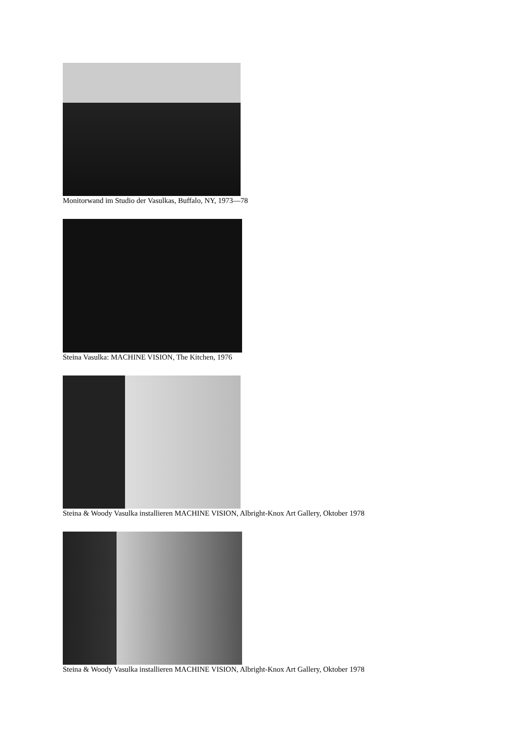Monitorwand im Studio der Vasulkas, Buffalo, NY, 1973—78
Steina Vasulka: MACHINE VISION, The Kitchen, 1976
Steina & Woody Vasulka installieren MACHINE VISION, Albright-Knox Art Gallery, Oktober 1978
Steina & Woody Vasulka installieren MACHINE VISION, Albright-Knox Art Gallery, Oktober 1978